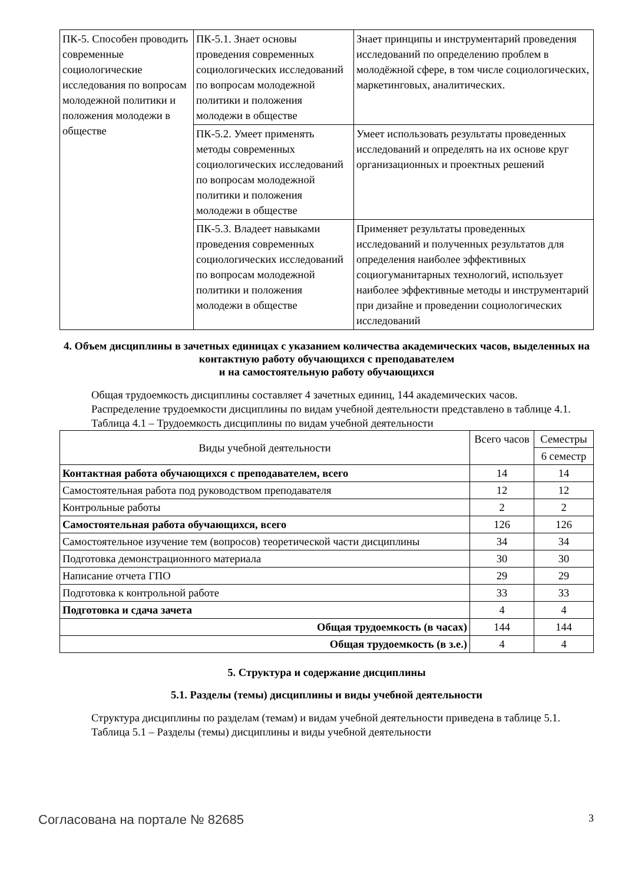| ПК-5. Способен проводить современные социологические исследования по вопросам молодежной политики и положения молодежи в обществе | ПК-5.1. Знает основы проведения современных социологических исследований по вопросам молодежной политики и положения молодежи в обществе | Знает принципы и инструментарий проведения исследований по определению проблем в молодёжной сфере, в том числе социологических, маркетинговых, аналитических. |
| | ПК-5.2. Умеет применять методы современных социологических исследований по вопросам молодежной политики и положения молодежи в обществе | Умеет использовать результаты проведенных исследований и определять на их основе круг организационных и проектных решений |
| | ПК-5.3. Владеет навыками проведения современных социологических исследований по вопросам молодежной политики и положения молодежи в обществе | Применяет результаты проведенных исследований и полученных результатов для определения наиболее эффективных социогуманитарных технологий, использует наиболее эффективные методы и инструментарий при дизайне и проведении социологических исследований |
4. Объем дисциплины в зачетных единицах с указанием количества академических часов, выделенных на контактную работу обучающихся с преподавателем
и на самостоятельную работу обучающихся
Общая трудоемкость дисциплины составляет 4 зачетных единиц, 144 академических часов.
Распределение трудоемкости дисциплины по видам учебной деятельности представлено в таблице 4.1.
Таблица 4.1 – Трудоемкость дисциплины по видам учебной деятельности
| Виды учебной деятельности | Всего часов | Семестры |
| --- | --- | --- |
| | | 6 семестр |
| Контактная работа обучающихся с преподавателем, всего | 14 | 14 |
| Самостоятельная работа под руководством преподавателя | 12 | 12 |
| Контрольные работы | 2 | 2 |
| Самостоятельная работа обучающихся, всего | 126 | 126 |
| Самостоятельное изучение тем (вопросов) теоретической части дисциплины | 34 | 34 |
| Подготовка демонстрационного материала | 30 | 30 |
| Написание отчета ГПО | 29 | 29 |
| Подготовка к контрольной работе | 33 | 33 |
| Подготовка и сдача зачета | 4 | 4 |
| Общая трудоемкость (в часах) | 144 | 144 |
| Общая трудоемкость (в з.е.) | 4 | 4 |
5. Структура и содержание дисциплины
5.1. Разделы (темы) дисциплины и виды учебной деятельности
Структура дисциплины по разделам (темам) и видам учебной деятельности приведена в таблице 5.1.
Таблица 5.1 – Разделы (темы) дисциплины и виды учебной деятельности
Согласована на портале № 82685 3